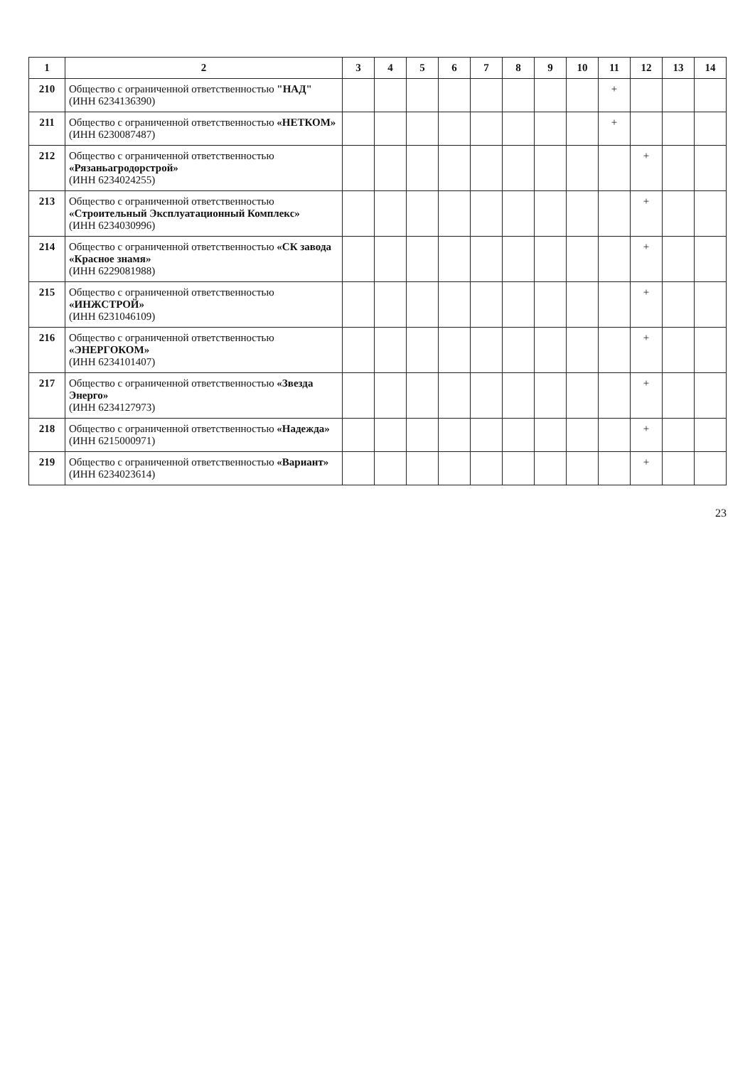| 1 | 2 | 3 | 4 | 5 | 6 | 7 | 8 | 9 | 10 | 11 | 12 | 13 | 14 |
| --- | --- | --- | --- | --- | --- | --- | --- | --- | --- | --- | --- | --- | --- |
| 210 | Общество с ограниченной ответственностью "НАД" (ИНН 6234136390) | | | | | | | | | + | | | |
| 211 | Общество с ограниченной ответственностью «НЕТКОМ» (ИНН 6230087487) | | | | | | | | | + | | | |
| 212 | Общество с ограниченной ответственностью «Рязаньагродорстрой» (ИНН 6234024255) | | | | | | | | | | + | | |
| 213 | Общество с ограниченной ответственностью «Строительный Эксплуатационный Комплекс» (ИНН 6234030996) | | | | | | | | | | + | | |
| 214 | Общество с ограниченной ответственностью «СК завода «Красное знамя» (ИНН 6229081988) | | | | | | | | | | + | | |
| 215 | Общество с ограниченной ответственностью «ИНЖСТРОЙ» (ИНН 6231046109) | | | | | | | | | | + | | |
| 216 | Общество с ограниченной ответственностью «ЭНЕРГОКОМ» (ИНН 6234101407) | | | | | | | | | | + | | |
| 217 | Общество с ограниченной ответственностью «Звезда Энерго» (ИНН 6234127973) | | | | | | | | | | + | | |
| 218 | Общество с ограниченной ответственностью «Надежда» (ИНН 6215000971) | | | | | | | | | | + | | |
| 219 | Общество с ограниченной ответственностью «Вариант» (ИНН 6234023614) | | | | | | | | | | + | | |
23